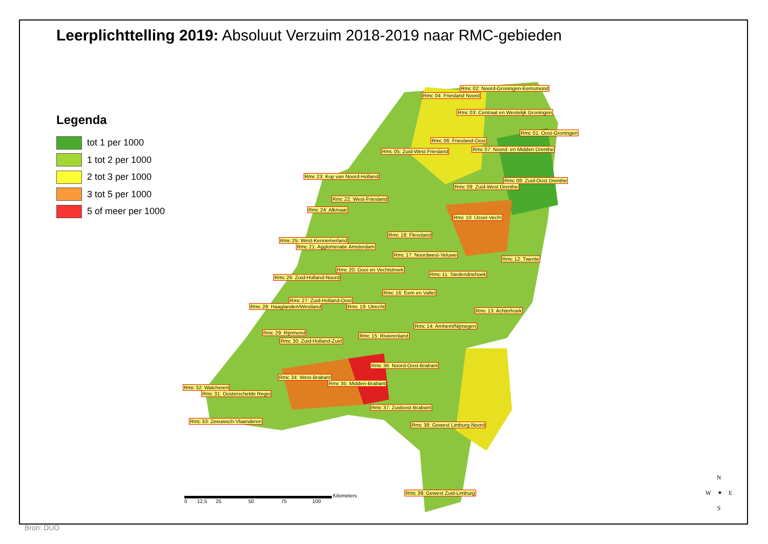Leerplichttelling 2019: Absoluut Verzuim 2018-2019 naar RMC-gebieden
Legenda
tot 1 per 1000
1 tot 2 per 1000
2 tot 3 per 1000
3 tot 5 per 1000
5 of meer per 1000
Rmc 02: Noord-Groningen-Eemsmond
Rmc 04: Friesland Noord
Rmc 03: Centraal en Westelijk Groningen
Rmc 01: Oost-Groningen
Rmc 06: Friesland-Oost
Rmc 05: Zuid-West Friesland Rmc 07: Noord- en Midden Drenthe
Rmc 23: Kop van Noord-Holland
Rmc 08: Zuid-Oost Drenthe
Rmc 09: Zuid-West Drenthe
Rmc 22: West-Friesland
Rmc 24: Alkmaar
Rmc 10: IJssel-Vecht
Rmc 18: Flevoland
Rmc 25: West-Kennemerland
Rmc 21: Agglomeratie Amsterdam
Rmc 17: Noordwest-Veluwe
Rmc 12: Twente
Rmc 20: Gooi en Vechtstreek
Rmc 11: Stedendriehoek
Rmc 26: Zuid-Holland-Noord
Rmc 16: Eem en Vallei
Rmc 27: Zuid-Holland-Oost
Rmc 28: Haaglanden/Westland Rmc 19: Utrecht
Rmc 13: Achterhoek
Rmc 14: Arnhem/Nijmegen
Rmc 29: Rijnmond
Rmc 15: Rivierenland
Rmc 30: Zuid-Holland-Zuid
Rmc 36: Noord-Oost-Brabant
Rmc 34: West-Brabant
Rmc 35: Midden-Brabant
Rmc 32: Walcheren
Rmc 31: Oosterschelde Regio
Rmc 37: Zuidoost-Brabant
Rmc 33: Zeeuwsch-Vlaanderen
Rmc 38: Gewest Limburg-Noord
Rmc 39: Gewest Zuid-Limburg
0 12,5 25 50 75 100
Kilometers
N
W ✦ E
S
Bron: DUO